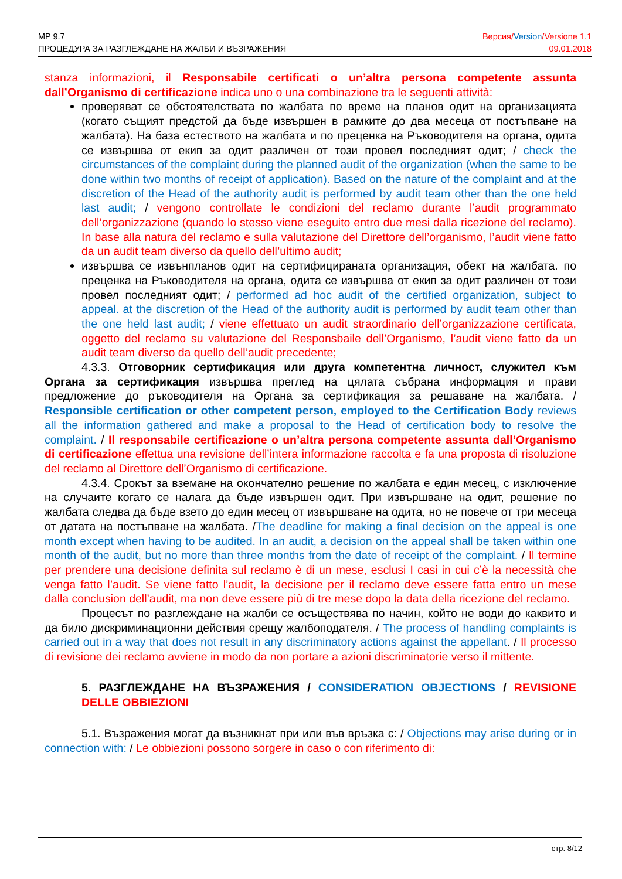MP 9.7
ПРОЦЕДУРА ЗА РАЗГЛЕЖДАНЕ НА ЖАЛБИ И ВЪЗРАЖЕНИЯ
Версия/Version/Versione 1.1
09.01.2018
stanza informazioni, il Responsabile certificati o un’altra persona competente assunta dall’Organismo di certificazione indica uno o una combinazione tra le seguenti attività:
проверяват се обстоятелствата по жалбата по време на планов одит на организацията (когато същият предстой да бъде извършен в рамките до два месеца от постъпване на жалбата). На база естеството на жалбата и по преценка на Ръководителя на органа, одита се извършва от екип за одит различен от този провел последният одит; / check the circumstances of the complaint during the planned audit of the organization (when the same to be done within two months of receipt of application). Based on the nature of the complaint and at the discretion of the Head of the authority audit is performed by audit team other than the one held last audit; / vengono controllate le condizioni del reclamo durante l’audit programmato dell’organizzazione (quando lo stesso viene eseguito entro due mesi dalla ricezione del reclamo). In base alla natura del reclamo e sulla valutazione del Direttore dell’organismo, l’audit viene fatto da un audit team diverso da quello dell’ultimo audit;
извършва се извънпланов одит на сертифицираната организация, обект на жалбата. по преценка на Ръководителя на органа, одита се извършва от екип за одит различен от този провел последният одит; / performed ad hoc audit of the certified organization, subject to appeal. at the discretion of the Head of the authority audit is performed by audit team other than the one held last audit; / viene effettuato un audit straordinario dell’organizzazione certificata, oggetto del reclamo su valutazione del Responsbaile dell’Organismo, l’audit viene fatto da un audit team diverso da quello dell’audit precedente;
4.3.3. Отговорник сертификация или друга компетентна личност, служител към Органа за сертификация извършва преглед на цялата събрана информация и прави предложение до ръководителя на Органа за сертификация за решаване на жалбата. / Responsible certification or other competent person, employed to the Certification Body reviews all the information gathered and make a proposal to the Head of certification body to resolve the complaint. / Il responsabile certificazione o un’altra persona competente assunta dall’Organismo di certificazione effettua una revisione dell’intera informazione raccolta e fa una proposta di risoluzione del reclamo al Direttore dell’Organismo di certificazione.
4.3.4. Срокът за вземане на окончателно решение по жалбата е един месец, с изключение на случаите когато се налага да бъде извършен одит. При извършване на одит, решение по жалбата следва да бъде взето до един месец от извършване на одита, но не повече от три месеца от датата на постъпване на жалбата. /The deadline for making a final decision on the appeal is one month except when having to be audited. In an audit, a decision on the appeal shall be taken within one month of the audit, but no more than three months from the date of receipt of the complaint. / Il termine per prendere una decisione definita sul reclamo è di un mese, esclusi I casi in cui c’è la necessità che venga fatto l’audit. Se viene fatto l’audit, la decisione per il reclamo deve essere fatta entro un mese dalla conclusion dell’audit, ma non deve essere più di tre mese dopo la data della ricezione del reclamo.
Процесът по разглеждане на жалби се осъществява по начин, който не води до каквито и да било дискриминационни действия срещу жалбоподателя. / The process of handling complaints is carried out in a way that does not result in any discriminatory actions against the appellant. / Il processo di revisione dei reclamo avviene in modo da non portare a azioni discriminatorie verso il mittente.
5. РАЗГЛЕЖДАНЕ НА ВЪЗРАЖЕНИЯ / CONSIDERATION OBJECTIONS / REVISIONE DELLE OBBIEZIONI
5.1. Възражения могат да възникнат при или във връзка с: / Objections may arise during or in connection with: / Le obbiezioni possono sorgere in caso o con riferimento di:
стр. 8/12